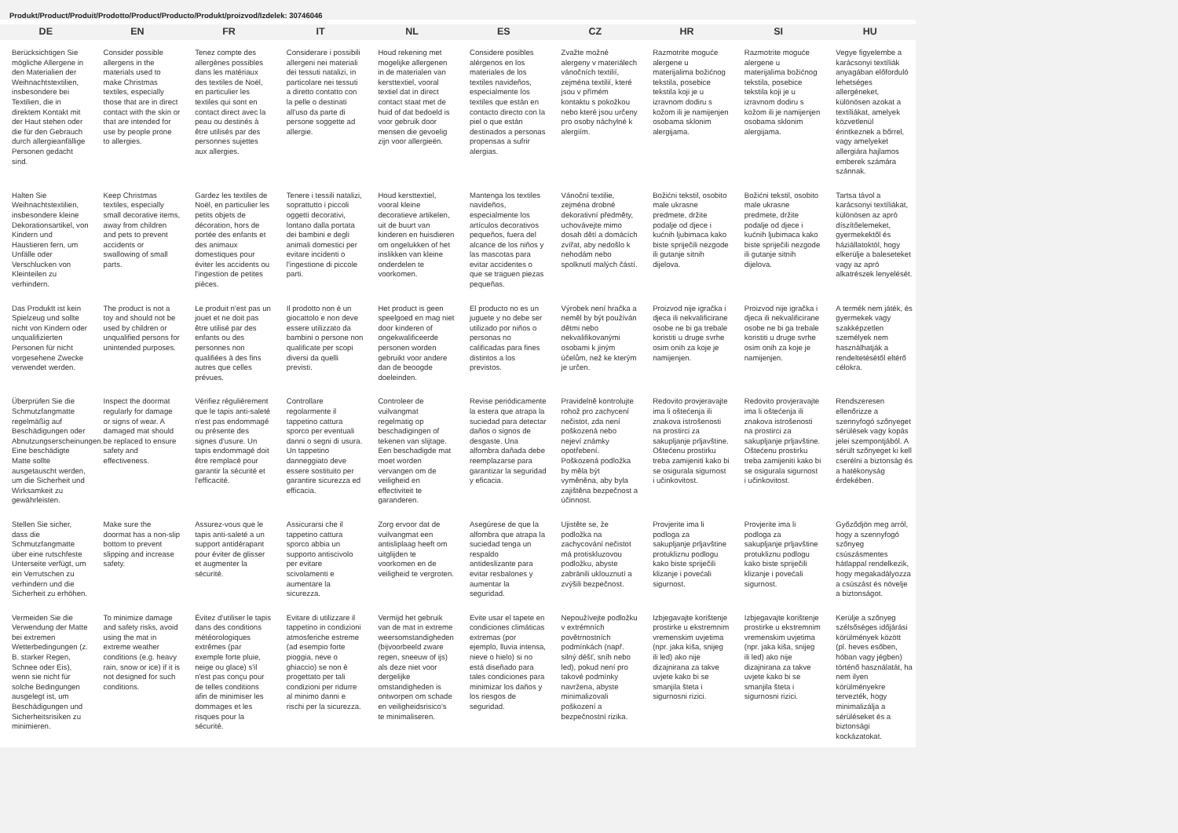Produkt/Product/Produit/Prodotto/Product/Producto/Produkt/proizvod/Izdelek: 30746046
| DE | EN | FR | IT | NL | ES | CZ | HR | SI | HU |
| --- | --- | --- | --- | --- | --- | --- | --- | --- | --- |
| Berücksichtigen Sie mögliche Allergene in den Materialien der Weihnachtstextilien, insbesondere bei Textilien, die in direktem Kontakt mit der Haut stehen oder die für den Gebrauch durch allergieanfällige Personen gedacht sind. | Consider possible allergens in the materials used to make Christmas textiles, especially those that are in direct contact with the skin or that are intended for use by people prone to allergies. | Tenez compte des allergènes possibles dans les matériaux des textiles de Noël, en particulier les textiles qui sont en contact direct avec la peau ou destinés à être utilisés par des personnes sujettes aux allergies. | Considerare i possibili allergeni nei materiali dei tessuti natalizi, in particolare nei tessuti a diretto contatto con la pelle o destinati all'uso da parte di persone soggette ad allergie. | Houd rekening met mogelijke allergenen in de materialen van kersttextiel, vooral textiel dat in direct contact staat met de huid of dat bedoeld is voor gebruik door mensen die gevoelig zijn voor allergieën. | Considere posibles alérgenos en los materiales de los textiles navideños, especialmente los textiles que están en contacto directo con la piel o que están destinados a personas propensas a sufrir alergias. | Zvažte možné alergeny v materiálech vánočních textilií, zejména textilií, které jsou v přímém kontaktu s pokožkou nebo které jsou určeny pro osoby náchylné k alergiím. | Razmotrite moguće alergene u materijalima božićnog tekstila, posebice tekstila koji je u izravnom dodiru s kožom ili je namijenjen osobama sklonim alergijama. | Razmotrite moguće alergene u materijalima božićnog tekstila, posebice tekstila koji je u izravnom dodiru s kožom ili je namijenjen osobama sklonim alergijama. | Vegye figyelembe a karácsonyi textíliák anyagában előforduló lehetséges allergéneket, különösen azokat a textíliákat, amelyek közvetlenül érintkeznek a bőrrel, vagy amelyeket allergiára hajlamos emberek számára szánnak. |
| Halten Sie Weihnachtstextilien, insbesondere kleine Dekorationsartikel, von Kindern und Haustieren fern, um Unfälle oder Verschlucken von Kleinteilen zu verhindern. | Keep Christmas textiles, especially small decorative items, away from children and pets to prevent accidents or swallowing of small parts. | Gardez les textiles de Noël, en particulier les petits objets de décoration, hors de portée des enfants et des animaux domestiques pour éviter les accidents ou l'ingestion de petites pièces. | Tenere i tessili natalizi, soprattutto i piccoli oggetti decorativi, lontano dalla portata dei bambini e degli animali domestici per evitare incidenti o l'ingestione di piccole parti. | Houd kersttextiel, vooral kleine decoratieve artikelen, uit de buurt van kinderen en huisdieren om ongelukken of het inslikken van kleine onderdelen te voorkomen. | Mantenga los textiles navideños, especialmente los artículos decorativos pequeños, fuera del alcance de los niños y las mascotas para evitar accidentes o que se traguen piezas pequeñas. | Vánoční textilie, zejména drobné dekorativní předměty, uchovávejte mimo dosah dětí a domácích zvířat, aby nedošlo k nehodám nebo spolknutí malých částí. | Božićni tekstil, osobito male ukrasne predmete, držite podalje od djece i kućnih ljubimaca kako biste spriječili nezgode ili gutanje sitnih dijelova. | Božićni tekstil, osobito male ukrasne predmete, držite podalje od djece i kućnih ljubimaca kako biste spriječili nezgode ili gutanje sitnih dijelova. | Tartsa távol a karácsonyi textíliákat, különösen az apró díszítőelemeket, gyermekektől és háziállatoktól, hogy elkerülje a baleseteket vagy az apró alkatrészek lenyelését. |
| Das Produktt ist kein Spielzeug und sollte nicht von Kindern oder unqualifizierten Personen für nicht vorgesehene Zwecke verwendet werden. | The product is not a toy and should not be used by children or unqualified persons for unintended purposes. | Le produit n'est pas un jouet et ne doit pas être utilisé par des enfants ou des personnes non qualifiées à des fins autres que celles prévues. | Il prodotto non è un giocattolo e non deve essere utilizzato da bambini o persone non qualificate per scopi diversi da quelli previsti. | Het product is geen speelgoed en mag niet door kinderen of ongekwalificeerde personen worden gebruikt voor andere dan de beoogde doeleinden. | El producto no es un juguete y no debe ser utilizado por niños o personas no calificadas para fines distintos a los previstos. | Výrobek není hračka a neměl by být používán dětmi nebo nekvalifikovanými osobami k jiným účelům, než ke kterým je určen. | Proizvod nije igračka i djeca ili nekvalificirane osobe ne bi ga trebale koristiti u druge svrhe osim onih za koje je namijenjen. | Proizvod nije igračka i djeca ili nekvalificirane osobe ne bi ga trebale koristiti u druge svrhe osim onih za koje je namijenjen. | A termék nem játék, és gyermekek vagy szakképzetlen személyek nem használhatják a rendeltetésétől eltérő célokra. |
| Überprüfen Sie die Schmutzfangmatte regelmäßig auf Beschädigungen oder Abnutzungserscheinungen. Eine beschädigte Matte sollte ausgetauscht werden, um die Sicherheit und Wirksamkeit zu gewährleisten. | Inspect the doormat regularly for damage or signs of wear. A damaged mat should be replaced to ensure safety and effectiveness. | Vérifiez régulièrement que le tapis anti-saleté n'est pas endommagé ou présente des signes d'usure. Un tapis endommagé doit être remplacé pour garantir la sécurité et l'efficacité. | Controllare regolarmente il tappetino cattura sporco per eventuali danni o segni di usura. Un tappetino danneggiato deve essere sostituito per garantire sicurezza ed efficacia. | Controleer de vuilvangmat regelmatig op beschadigingen of tekenen van slijtage. Een beschadigde mat moet worden vervangen om de veiligheid en effectiviteit te garanderen. | Revise periódicamente la estera que atrapa la suciedad para detectar daños o signos de desgaste. Una alfombra dañada debe reemplazarse para garantizar la seguridad y eficacia. | Pravidelně kontrolujte rohož pro zachycení nečistot, zda není poškozená nebo nejeví známky opotřebení. Poškozená podložka by měla být vyměněna, aby byla zajištěna bezpečnost a účinnost. | Redovito provjeravajte ima li oštećenja ili znakova istrošenosti na prostirci za sakupljanje prljavštine. Oštećenu prostirku treba zamijeniti kako bi se osigurala sigurnost i učinkovitost. | Redovito provjeravajte ima li oštećenja ili znakova istrošenosti na prostirci za sakupljanje prljavštine. Oštećenu prostirku treba zamijeniti kako bi se osigurala sigurnost i učinkovitost. | Rendszeresen ellenőrizze a szennyfogó szőnyeget sérülések vagy kopás jelei szempontjából. A sérült szőnyeget ki kell cserélni a biztonság és a hatékonyság érdekében. |
| Stellen Sie sicher, dass die Schmutzfangmatte über eine rutschfeste Unterseite verfügt, um ein Verrutschen zu verhindern und die Sicherheit zu erhöhen. | Make sure the doormat has a non-slip bottom to prevent slipping and increase safety. | Assurez-vous que le tapis anti-saleté a un support antidérapant pour éviter de glisser et augmenter la sécurité. | Assicurarsi che il tappetino cattura sporco abbia un supporto antiscivolo per evitare scivolamenti e aumentare la sicurezza. | Zorg ervoor dat de vuilvangmat een antisliplaag heeft om uitglijden te voorkomen en de veiligheid te vergroten. | Asegúrese de que la alfombra que atrapa la suciedad tenga un respaldo antideslizante para evitar resbalones y aumentar la seguridad. | Ujistěte se, že podložka na zachycování nečistot má protiskluzovou podložku, abyste zabránili uklouznutí a zvýšili bezpečnost. | Provjerite ima li podloga za sakupljanje prljavštine protukliznu podlogu kako biste spriječili klizanje i povećali sigurnost. | Provjerite ima li podloga za sakupljanje prljavštine protukliznu podlogu kako biste spriječili klizanje i povećali sigurnost. | Győződjön meg arról, hogy a szennyfogó szőnyeg csúszásmentes hátlappal rendelkezik, hogy megakadályozza a csúszást és növelje a biztonságot. |
| Vermeiden Sie die Verwendung der Matte bei extremen Wetterbedingungen (z. B. starker Regen, Schnee oder Eis), wenn sie nicht für solche Bedingungen ausgelegt ist, um Beschädigungen und Sicherheitsrisiken zu minimieren. | To minimize damage and safety risks, avoid using the mat in extreme weather conditions (e.g. heavy rain, snow or ice) if it is not designed for such conditions. | Évitez d'utiliser le tapis dans des conditions météorologiques extrêmes (par exemple forte pluie, neige ou glace) s'il n'est pas conçu pour de telles conditions afin de minimiser les dommages et les risques pour la sécurité. | Evitare di utilizzare il tappetino in condizioni atmosferiche estreme (ad esempio forte pioggia, neve o ghiaccio) se non è progettato per tali condizioni per ridurre al minimo danni e rischi per la sicurezza. | Vermijd het gebruik van de mat in extreme weersomstandigheden (bijvoorbeeld zware regen, sneeuw of ijs) als deze niet voor dergelijke omstandigheden is ontworpen om schade en veiligheidsrisico's te minimaliseren. | Evite usar el tapete en condiciones climáticas extremas (por ejemplo, lluvia intensa, nieve o hielo) si no está diseñado para tales condiciones para minimizar los daños y los riesgos de seguridad. | Nepoužívejte podložku v extrémních povětrnostních podmínkách (např. silný déšť, sníh nebo led), pokud není pro takové podmínky navržena, abyste minimalizovali poškození a bezpečnostní rizika. | Izbjegavajte korištenje prostirke u ekstremnim vremenskim uvjetima (npr. jaka kiša, snijeg ili led) ako nije dizajnirana za takve uvjete kako bi se smanjila šteta i sigurnosni rizici. | Izbjegavajte korištenje prostirke u ekstremnim vremenskim uvjetima (npr. jaka kiša, snijeg ili led) ako nije dizajnirana za takve uvjete kako bi se smanjila šteta i sigurnosni rizici. | Kerülje a szőnyeg szélsőséges időjárási körülmények között (pl. heves esőben, hóban vagy jégben) történő használatát, ha nem ilyen körülményekre tervezték, hogy minimalizálja a sérüléseket és a biztonsági kockázatokat. |